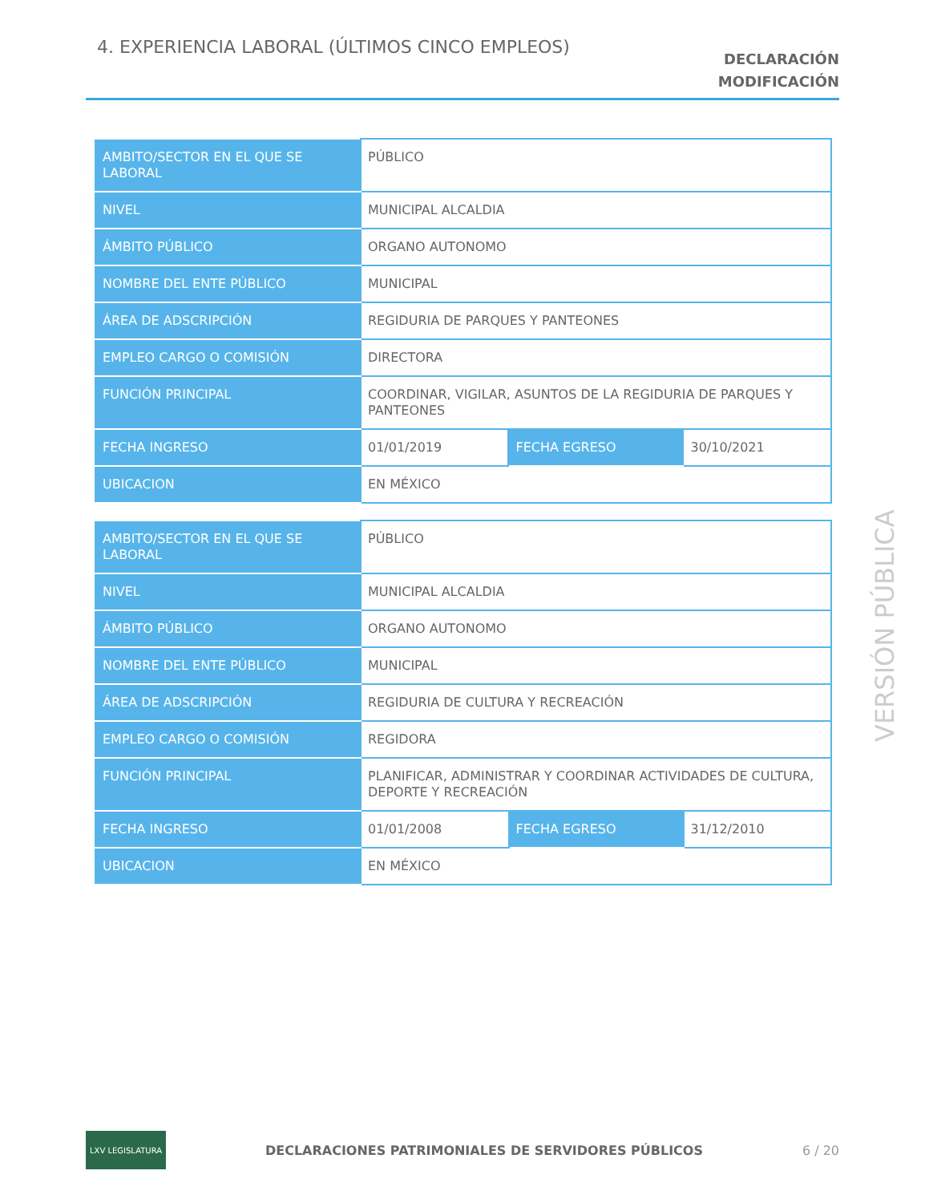4. EXPERIENCIA LABORAL (ÚLTIMOS CINCO EMPLEOS)
DECLARACIÓN
MODIFICACIÓN
| AMBITO/SECTOR EN EL QUE SE LABORAL | PÚBLICO | | |
| NIVEL | MUNICIPAL ALCALDIA | | |
| ÁMBITO PÚBLICO | ORGANO AUTONOMO | | |
| NOMBRE DEL ENTE PÚBLICO | MUNICIPAL | | |
| ÁREA DE ADSCRIPCIÓN | REGIDURIA DE PARQUES Y PANTEONES | | |
| EMPLEO CARGO O COMISIÓN | DIRECTORA | | |
| FUNCIÓN PRINCIPAL | COORDINAR, VIGILAR, ASUNTOS DE LA REGIDURIA DE PARQUES Y PANTEONES | | |
| FECHA INGRESO | 01/01/2019 | FECHA EGRESO | 30/10/2021 |
| UBICACION | EN MÉXICO | | |
| AMBITO/SECTOR EN EL QUE SE LABORAL | PÚBLICO | | |
| NIVEL | MUNICIPAL ALCALDIA | | |
| ÁMBITO PÚBLICO | ORGANO AUTONOMO | | |
| NOMBRE DEL ENTE PÚBLICO | MUNICIPAL | | |
| ÁREA DE ADSCRIPCIÓN | REGIDURIA DE CULTURA Y RECREACIÓN | | |
| EMPLEO CARGO O COMISIÓN | REGIDORA | | |
| FUNCIÓN PRINCIPAL | PLANIFICAR, ADMINISTRAR Y COORDINAR ACTIVIDADES DE CULTURA, DEPORTE Y RECREACIÓN | | |
| FECHA INGRESO | 01/01/2008 | FECHA EGRESO | 31/12/2010 |
| UBICACION | EN MÉXICO | | |
VERSIÓN PÚBLICA
LXV LEGISLATURA
DECLARACIONES PATRIMONIALES DE SERVIDORES PÚBLICOS 6 / 20